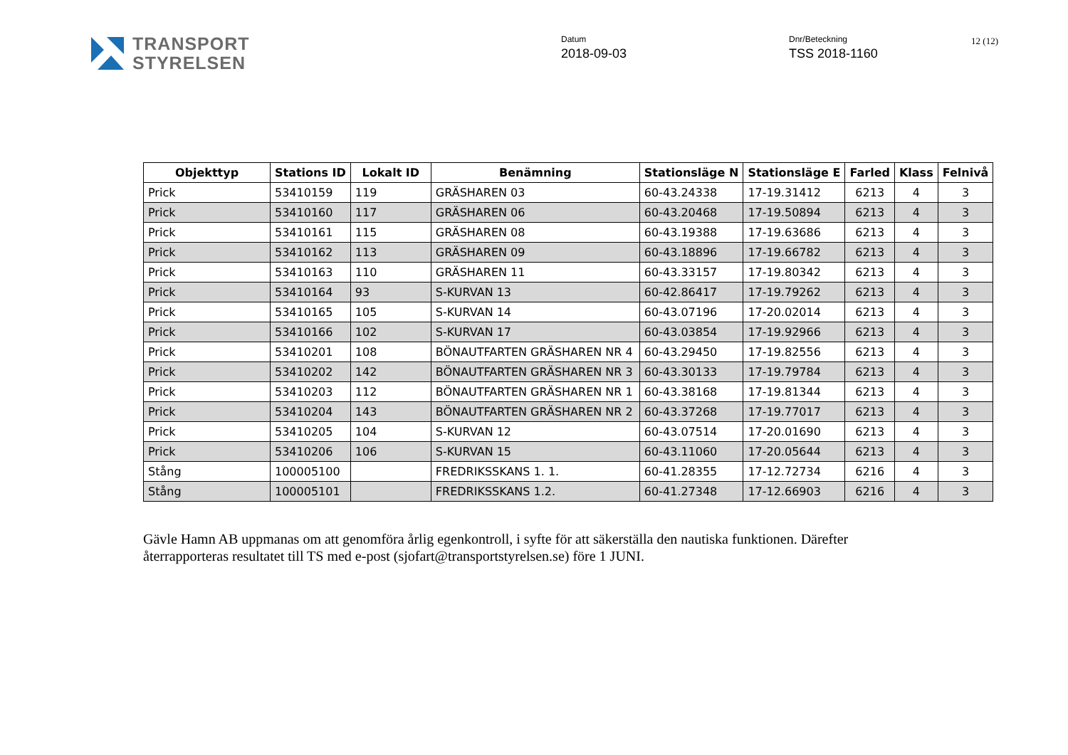TRANSPORT
STYRELSEN
Datum
2018-09-03
Dnr/Beteckning
TSS 2018-1160
12 (12)
| Objekttyp | Stations ID | Lokalt ID | Benämning | Stationsläge N | Stationsläge E | Farled | Klass | Felnivå |
| --- | --- | --- | --- | --- | --- | --- | --- | --- |
| Prick | 53410159 | 119 | GRÄSHAREN 03 | 60-43.24338 | 17-19.31412 | 6213 | 4 | 3 |
| Prick | 53410160 | 117 | GRÄSHAREN 06 | 60-43.20468 | 17-19.50894 | 6213 | 4 | 3 |
| Prick | 53410161 | 115 | GRÄSHAREN 08 | 60-43.19388 | 17-19.63686 | 6213 | 4 | 3 |
| Prick | 53410162 | 113 | GRÄSHAREN 09 | 60-43.18896 | 17-19.66782 | 6213 | 4 | 3 |
| Prick | 53410163 | 110 | GRÄSHAREN 11 | 60-43.33157 | 17-19.80342 | 6213 | 4 | 3 |
| Prick | 53410164 | 93 | S-KURVAN 13 | 60-42.86417 | 17-19.79262 | 6213 | 4 | 3 |
| Prick | 53410165 | 105 | S-KURVAN 14 | 60-43.07196 | 17-20.02014 | 6213 | 4 | 3 |
| Prick | 53410166 | 102 | S-KURVAN 17 | 60-43.03854 | 17-19.92966 | 6213 | 4 | 3 |
| Prick | 53410201 | 108 | BÖNAUTFARTEN GRÄSHAREN NR 4 | 60-43.29450 | 17-19.82556 | 6213 | 4 | 3 |
| Prick | 53410202 | 142 | BÖNAUTFARTEN GRÄSHAREN NR 3 | 60-43.30133 | 17-19.79784 | 6213 | 4 | 3 |
| Prick | 53410203 | 112 | BÖNAUTFARTEN GRÄSHAREN NR 1 | 60-43.38168 | 17-19.81344 | 6213 | 4 | 3 |
| Prick | 53410204 | 143 | BÖNAUTFARTEN GRÄSHAREN NR 2 | 60-43.37268 | 17-19.77017 | 6213 | 4 | 3 |
| Prick | 53410205 | 104 | S-KURVAN 12 | 60-43.07514 | 17-20.01690 | 6213 | 4 | 3 |
| Prick | 53410206 | 106 | S-KURVAN 15 | 60-43.11060 | 17-20.05644 | 6213 | 4 | 3 |
| Stång | 100005100 | | FREDRIKSSKANS 1. 1. | 60-41.28355 | 17-12.72734 | 6216 | 4 | 3 |
| Stång | 100005101 | | FREDRIKSSKANS 1.2. | 60-41.27348 | 17-12.66903 | 6216 | 4 | 3 |
Gävle Hamn AB uppmanas om att genomföra årlig egenkontroll, i syfte för att säkerställa den nautiska funktionen. Därefter återrapporteras resultatet till TS med e-post (sjofart@transportstyrelsen.se) före 1 JUNI.